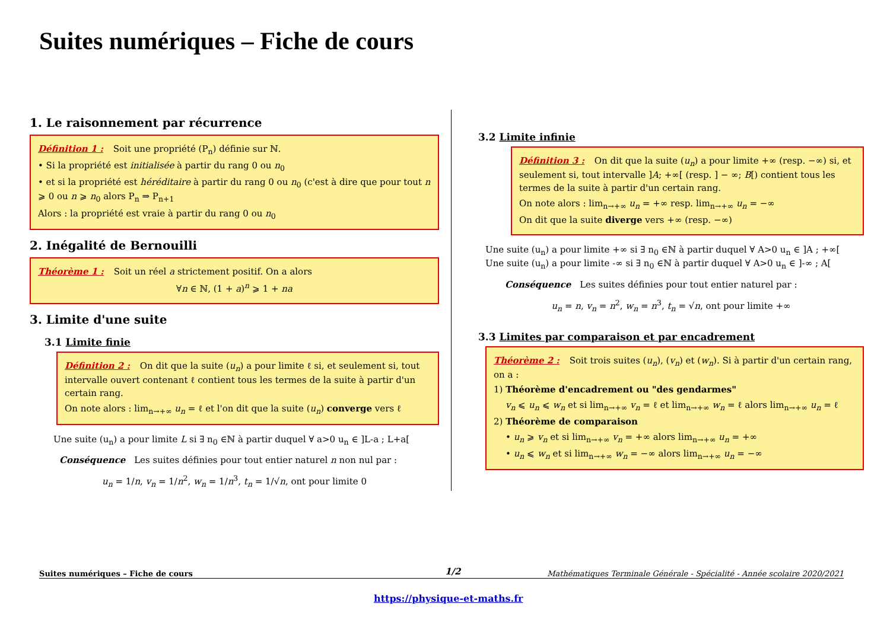Suites numériques – Fiche de cours
1. Le raisonnement par récurrence
Définition 1 : Soit une propriété (P<sub>n</sub>) définie sur ℕ.
• Si la propriété est initialisée à partir du rang 0 ou n<sub>0</sub>
• et si la propriété est héréditaire à partir du rang 0 ou n<sub>0</sub> (c'est à dire que pour tout n ⩾ 0 ou n ⩾ n<sub>0</sub> alors P<sub>n</sub> ⇒ P<sub>n+1</sub>
Alors : la propriété est vraie à partir du rang 0 ou n<sub>0</sub>
2. Inégalité de Bernouilli
Théorème 1 : Soit un réel a strictement positif. On a alors
∀n ∈ ℕ, (1 + a)<sup>n</sup> ⩾ 1 + na
3. Limite d'une suite
3.1 Limite finie
Définition 2 : On dit que la suite (u<sub>n</sub>) a pour limite ℓ si, et seulement si, tout intervalle ouvert contenant ℓ contient tous les termes de la suite à partir d'un certain rang.
On note alors : lim<sub>n→+∞</sub> u<sub>n</sub> = ℓ et l'on dit que la suite (u<sub>n</sub>) converge vers ℓ
Une suite (u<sub>n</sub>) a pour limite L si ∃ n<sub>0</sub> ∈ℕ à partir duquel ∀ a>0 u<sub>n</sub> ∈ ]L-a ; L+a[
Conséquence Les suites définies pour tout entier naturel n non nul par :
u<sub>n</sub> = 1/n, v<sub>n</sub> = 1/n<sup>2</sup>, w<sub>n</sub> = 1/n<sup>3</sup>, t<sub>n</sub> = 1/√n, ont pour limite 0
3.2 Limite infinie
Définition 3 : On dit que la suite (u<sub>n</sub>) a pour limite +∞ (resp. −∞) si, et seulement si, tout intervalle ]A; +∞[ (resp. ] − ∞; B[) contient tous les termes de la suite à partir d'un certain rang.
On note alors : lim<sub>n→+∞</sub> u<sub>n</sub> = +∞ resp. lim<sub>n→+∞</sub> u<sub>n</sub> = −∞
On dit que la suite diverge vers +∞ (resp. −∞)
Une suite (u<sub>n</sub>) a pour limite +∞ si ∃ n<sub>0</sub> ∈ℕ à partir duquel ∀ A>0 u<sub>n</sub> ∈ ]A ; +∞[
Une suite (u<sub>n</sub>) a pour limite -∞ si ∃ n<sub>0</sub> ∈ℕ à partir duquel ∀ A>0 u<sub>n</sub> ∈ ]-∞ ; A[
Conséquence Les suites définies pour tout entier naturel par :
u<sub>n</sub> = n, v<sub>n</sub> = n<sup>2</sup>, w<sub>n</sub> = n<sup>3</sup>, t<sub>n</sub> = √n, ont pour limite +∞
3.3 Limites par comparaison et par encadrement
Théorème 2 : Soit trois suites (u<sub>n</sub>), (v<sub>n</sub>) et (w<sub>n</sub>). Si à partir d'un certain rang, on a :
1) Théorème d'encadrement ou "des gendarmes"
v<sub>n</sub> ⩽ u<sub>n</sub> ⩽ w<sub>n</sub> et si lim<sub>n→+∞</sub> v<sub>n</sub> = ℓ et lim<sub>n→+∞</sub> w<sub>n</sub> = ℓ alors lim<sub>n→+∞</sub> u<sub>n</sub> = ℓ
2) Théorème de comparaison
• u<sub>n</sub> ⩾ v<sub>n</sub> et si lim<sub>n→+∞</sub> v<sub>n</sub> = +∞ alors lim<sub>n→+∞</sub> u<sub>n</sub> = +∞
• u<sub>n</sub> ⩽ w<sub>n</sub> et si lim<sub>n→+∞</sub> w<sub>n</sub> = −∞ alors lim<sub>n→+∞</sub> u<sub>n</sub> = −∞
1/2
Suites numériques – Fiche de cours Mathématiques Terminale Générale - Spécialité - Année scolaire 2020/2021
https://physique-et-maths.fr